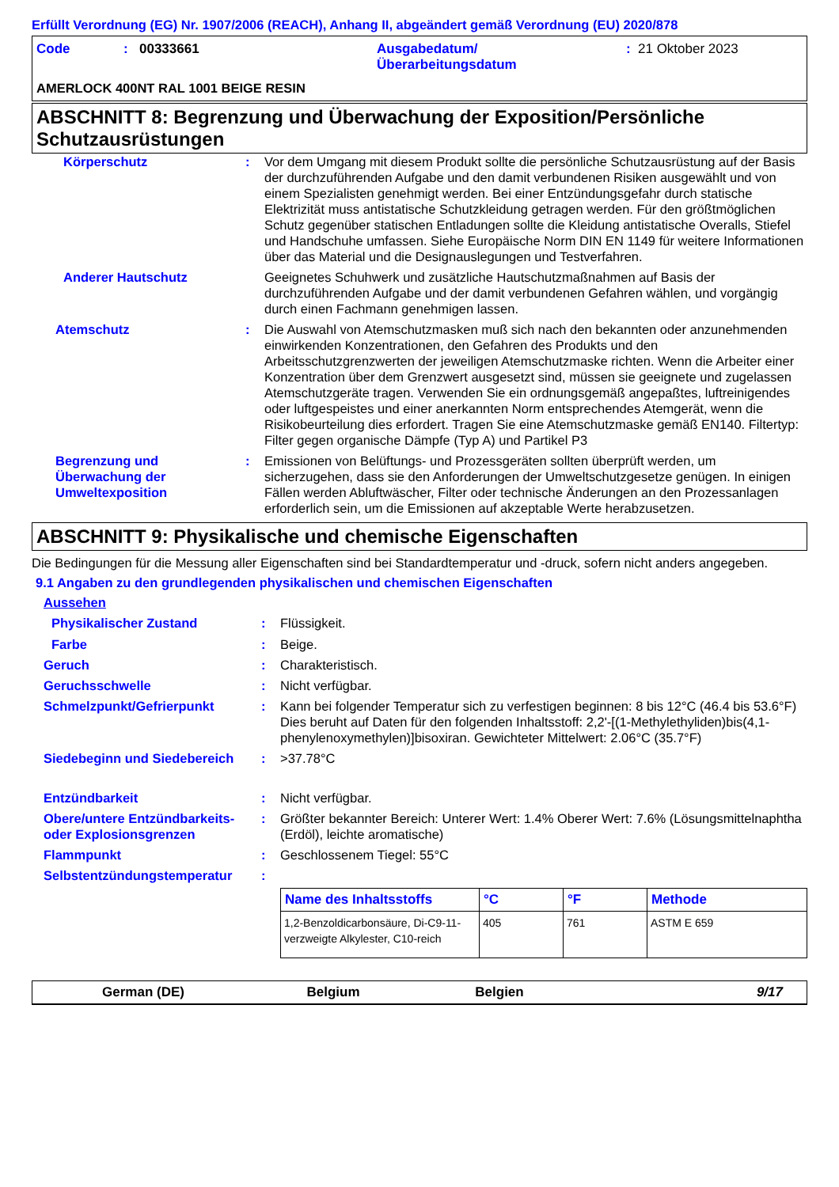Erfüllt Verordnung (EG) Nr. 1907/2006 (REACH), Anhang II, abgeändert gemäß Verordnung (EU) 2020/878
| Code | : | 00333661 | Ausgabedatum/ Überarbeitungsdatum | : | 21 Oktober 2023 |
AMERLOCK 400NT RAL 1001 BEIGE RESIN
ABSCHNITT 8: Begrenzung und Überwachung der Exposition/Persönliche Schutzausrüstungen
| Körperschutz | : | Vor dem Umgang mit diesem Produkt sollte die persönliche Schutzausrüstung auf der Basis der durchzuführenden Aufgabe und den damit verbundenen Risiken ausgewählt und von einem Spezialisten genehmigt werden. Bei einer Entzündungsgefahr durch statische Elektrizität muss antistatische Schutzkleidung getragen werden. Für den größtmöglichen Schutz gegenüber statischen Entladungen sollte die Kleidung antistatische Overalls, Stiefel und Handschuhe umfassen. Siehe Europäische Norm DIN EN 1149 für weitere Informationen über das Material und die Designauslegungen und Testverfahren. |
| Anderer Hautschutz | | Geeignetes Schuhwerk und zusätzliche Hautschutzmaßnahmen auf Basis der durchzuführenden Aufgabe und der damit verbundenen Gefahren wählen, und vorgängig durch einen Fachmann genehmigen lassen. |
| Atemschutz | : | Die Auswahl von Atemschutzmasken muß sich nach den bekannten oder anzunehmenden einwirkenden Konzentrationen, den Gefahren des Produkts und den Arbeitsschutzgrenzwerten der jeweiligen Atemschutzmaske richten. Wenn die Arbeiter einer Konzentration über dem Grenzwert ausgesetzt sind, müssen sie geeignete und zugelassen Atemschutzgeräte tragen. Verwenden Sie ein ordnungsgemäß angepaßtes, luftreinigendes oder luftgespeistes und einer anerkannten Norm entsprechendes Atemgerät, wenn die Risikobeurteilung dies erfordert. Tragen Sie eine Atemschutzmaske gemäß EN140. Filtertyp: Filter gegen organische Dämpfe (Typ A) und Partikel P3 |
| Begrenzung und Überwachung der Umweltexposition | : | Emissionen von Belüftungs- und Prozessgeräten sollten überprüft werden, um sicherzugehen, dass sie den Anforderungen der Umweltschutzgesetze genügen. In einigen Fällen werden Abluftwäscher, Filter oder technische Änderungen an den Prozessanlagen erforderlich sein, um die Emissionen auf akzeptable Werte herabzusetzen. |
ABSCHNITT 9: Physikalische und chemische Eigenschaften
Die Bedingungen für die Messung aller Eigenschaften sind bei Standardtemperatur und -druck, sofern nicht anders angegeben.
9.1 Angaben zu den grundlegenden physikalischen und chemischen Eigenschaften
Aussehen
| Physikalischer Zustand | : | Flüssigkeit. |
| Farbe | : | Beige. |
| Geruch | : | Charakteristisch. |
| Geruchsschwelle | : | Nicht verfügbar. |
| Schmelzpunkt/Gefrierpunkt | : | Kann bei folgender Temperatur sich zu verfestigen beginnen: 8 bis 12°C (46.4 bis 53.6°F) Dies beruht auf Daten für den folgenden Inhaltsstoff: 2,2'-[(1-Methylethyliden)bis(4,1-phenylenoxymethylen)]bisoxiran. Gewichteter Mittelwert: 2.06°C (35.7°F) |
| Siedebeginn und Siedebereich | : | >37.78°C |
| Entzündbarkeit | : | Nicht verfügbar. |
| Obere/untere Entzündbarkeits- oder Explosionsgrenzen | : | Größter bekannter Bereich: Unterer Wert: 1.4% Oberer Wert: 7.6% (Lösungsmittelnaphtha (Erdöl), leichte aromatische) |
| Flammpunkt | : | Geschlossenem Tiegel: 55°C |
| Selbstentzündungstemperatur | : | |
| | | / Name des Inhaltsstoffs / °C / °F / Methode / / --- / --- / --- / --- / / 1,2-Benzoldicarbonsäure, Di-C9-11-verzweigte Alkylester, C10-reich / 405 / 761 / ASTM E 659 / |
German (DE) Belgium Belgien 9/17